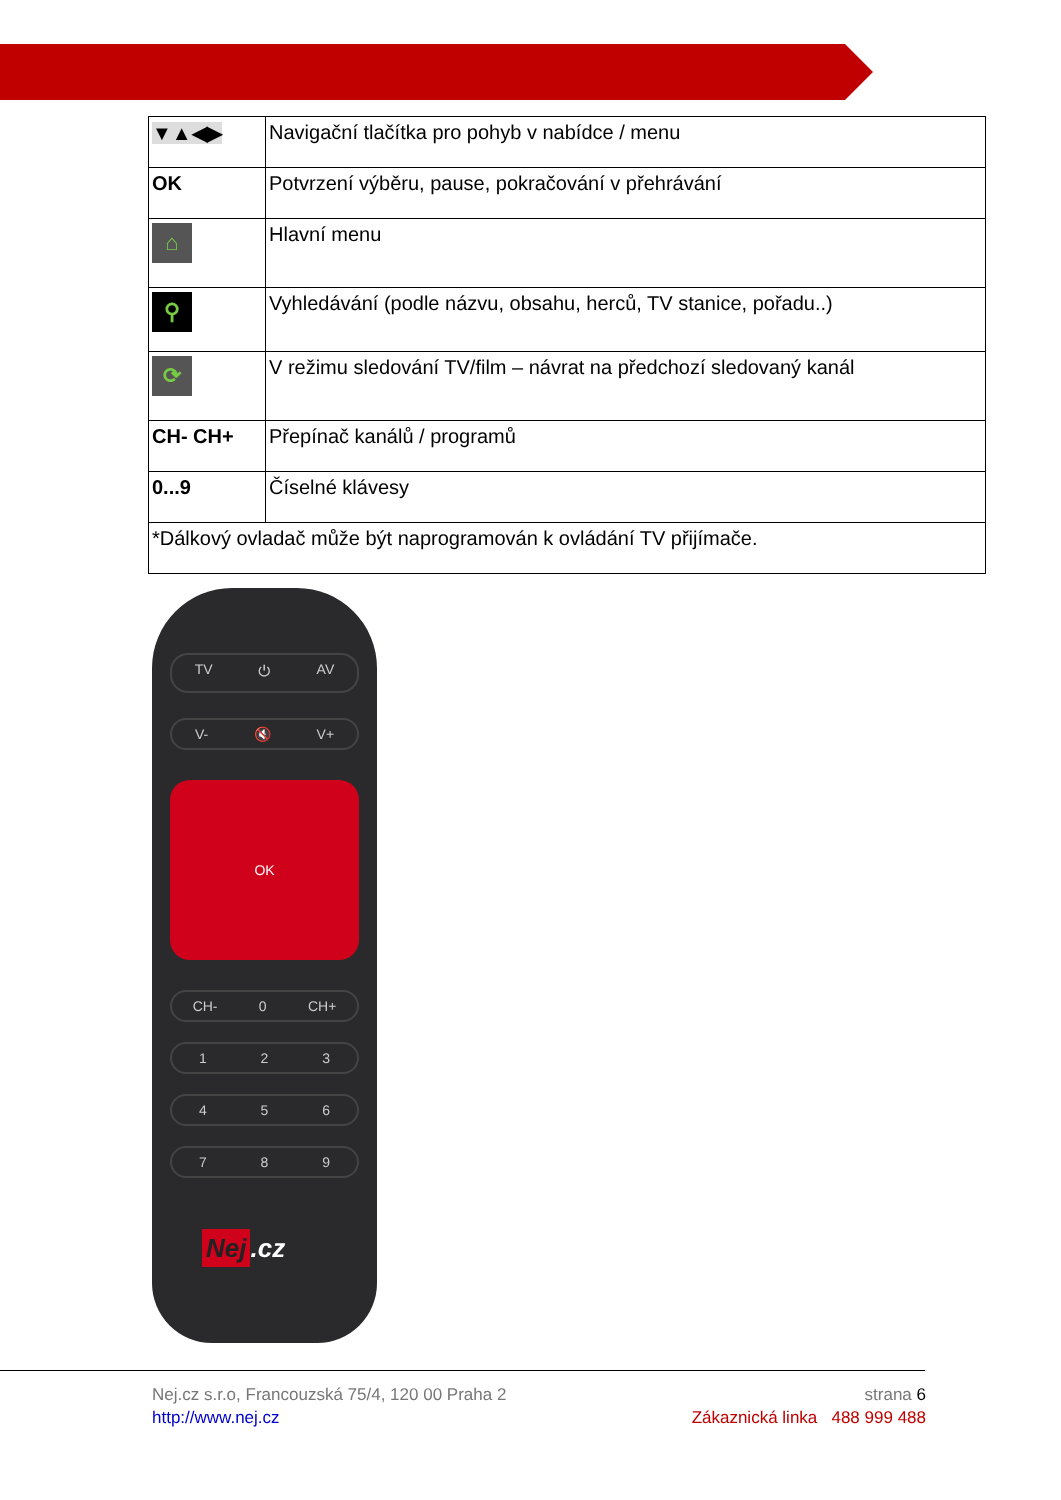| ▼▲◀▶ | Navigační tlačítka pro pohyb v nabídce / menu |
| OK | Potvrzení výběru, pause, pokračování v přehrávání |
| ⌂ | Hlavní menu |
| ⚲ | Vyhledávání (podle názvu, obsahu, herců, TV stanice, pořadu..) |
| ⟳ | V režimu sledování TV/film – návrat na předchozí sledovaný kanál |
| CH- CH+ | Přepínač kanálů / programů |
| 0...9 | Číselné klávesy |
| *Dálkový ovladač může být naprogramován k ovládání TV přijímače. | |
TV ⏻ AV
V- 🔇 V+
OK
CH- 0 CH+
1 2 3
4 5 6
7 8 9
Nej.cz
Nej.cz s.r.o, Francouzská 75/4, 120 00 Praha 2
http://www.nej.cz
strana 6
Zákaznická linka 488 999 488